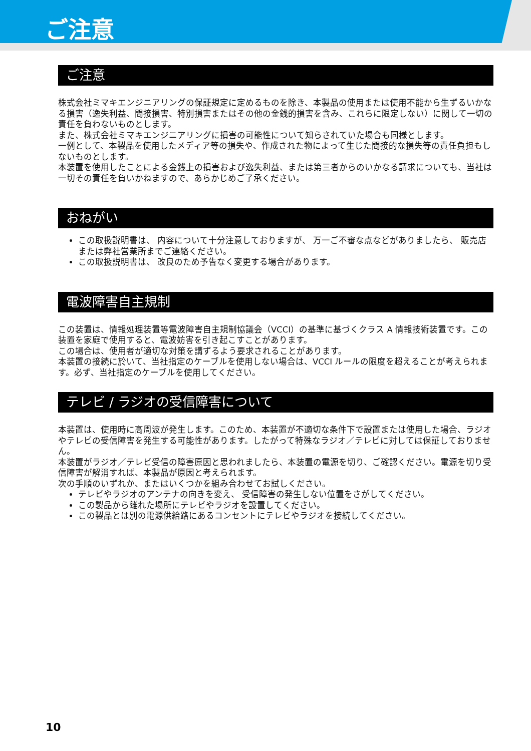ご注意
ご注意
株式会社ミマキエンジニアリングの保証規定に定めるものを除き、本製品の使用または使用不能から生ずるいかなる損害（逸失利益、間接損害、特別損害またはその他の金銭的損害を含み、これらに限定しない）に関して一切の責任を負わないものとします。
また、株式会社ミマキエンジニアリングに損害の可能性について知らされていた場合も同様とします。
一例として、本製品を使用したメディア等の損失や、作成された物によって生じた間接的な損失等の責任負担もしないものとします。
本装置を使用したことによる金銭上の損害および逸失利益、または第三者からのいかなる請求についても、当社は一切その責任を負いかねますので、あらかじめご了承ください。
おねがい
この取扱説明書は、 内容について十分注意しておりますが、 万一ご不審な点などがありましたら、 販売店または弊社営業所までご連絡ください。
この取扱説明書は、 改良のため予告なく変更する場合があります。
電波障害自主規制
この装置は、情報処理装置等電波障害自主規制協議会（VCCI）の基準に基づくクラス A 情報技術装置です。この装置を家庭で使用すると、電波妨害を引き起こすことがあります。
この場合は、使用者が適切な対策を講ずるよう要求されることがあります。
本装置の接続に於いて、当社指定のケーブルを使用しない場合は、VCCI ルールの限度を超えることが考えられます。必ず、当社指定のケーブルを使用してください。
テレビ / ラジオの受信障害について
本装置は、使用時に高周波が発生します。このため、本装置が不適切な条件下で設置または使用した場合、ラジオやテレビの受信障害を発生する可能性があります。したがって特殊なラジオ／テレビに対しては保証しておりません。
本装置がラジオ／テレビ受信の障害原因と思われましたら、本装置の電源を切り、ご確認ください。電源を切り受信障害が解消すれば、本製品が原因と考えられます。
次の手順のいずれか、またはいくつかを組み合わせてお試しください。
テレビやラジオのアンテナの向きを変え、 受信障害の発生しない位置をさがしてください。
この製品から離れた場所にテレビやラジオを設置してください。
この製品とは別の電源供給路にあるコンセントにテレビやラジオを接続してください。
10